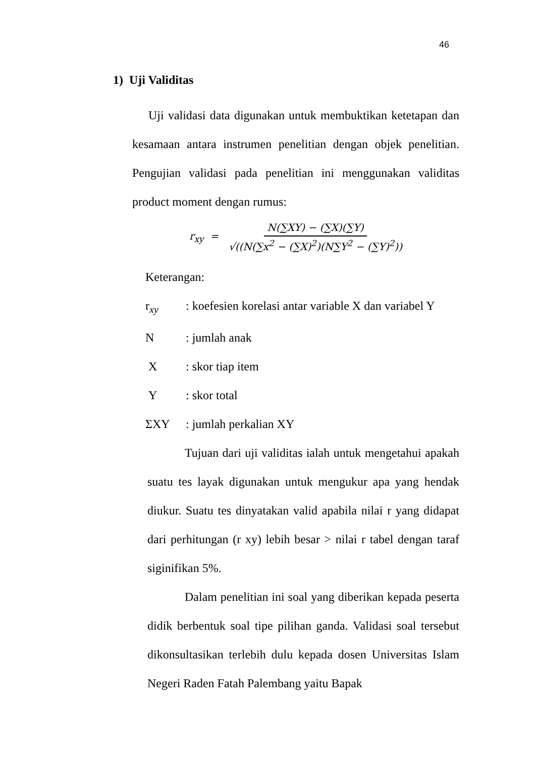46
1) Uji Validitas
Uji validasi data digunakan untuk membuktikan ketetapan dan kesamaan antara instrumen penelitian dengan objek penelitian. Pengujian validasi pada penelitian ini menggunakan validitas product moment dengan rumus:
r<sub>xy</sub> = N(∑XY) − (∑X)(∑Y) √((N(∑x<sup>2</sup> − (∑X)<sup>2</sup>)(N∑Y<sup>2</sup> − (∑Y)<sup>2</sup>))
Keterangan:
r<sub>xy</sub>: koefesien korelasi antar variable X dan variabel Y
N: jumlah anak
X: skor tiap item
Y: skor total
ΣXY: jumlah perkalian XY
Tujuan dari uji validitas ialah untuk mengetahui apakah suatu tes layak digunakan untuk mengukur apa yang hendak diukur. Suatu tes dinyatakan valid apabila nilai r yang didapat dari perhitungan (r xy) lebih besar > nilai r tabel dengan taraf siginifikan 5%.
Dalam penelitian ini soal yang diberikan kepada peserta didik berbentuk soal tipe pilihan ganda. Validasi soal tersebut dikonsultasikan terlebih dulu kepada dosen Universitas Islam Negeri Raden Fatah Palembang yaitu Bapak